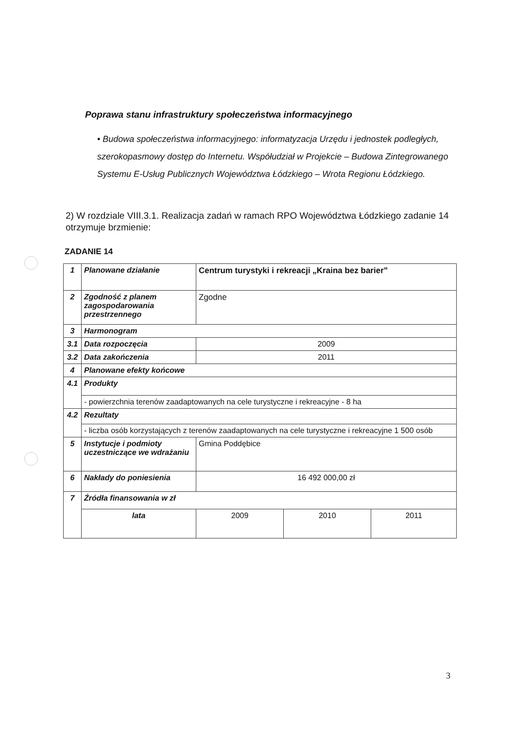Poprawa stanu infrastruktury społeczeństwa informacyjnego
• Budowa społeczeństwa informacyjnego: informatyzacja Urzędu i jednostek podległych, szerokopasmowy dostęp do Internetu. Współudział w Projekcie – Budowa Zintegrowanego Systemu E-Usług Publicznych Województwa Łódzkiego – Wrota Regionu Łódzkiego.
2) W rozdziale VIII.3.1. Realizacja zadań w ramach RPO Województwa Łódzkiego zadanie 14 otrzymuje brzmienie:
ZADANIE 14
| 1 | Planowane działanie | Centrum turystyki i rekreacji „Kraina bez barier” | | |
| 2 | Zgodność z planem zagospodarowania przestrzennego | Zgodne | | |
| 3 | Harmonogram | | | |
| 3.1 | Data rozpoczęcia | 2009 | | |
| 3.2 | Data zakończenia | 2011 | | |
| 4 | Planowane efekty końcowe | | | |
| 4.1 | Produkty | | | |
| | - powierzchnia terenów zaadaptowanych na cele turystyczne i rekreacyjne - 8 ha | | | |
| 4.2 | Rezultaty | | | |
| | - liczba osób korzystających z terenów zaadaptowanych na cele turystyczne i rekreacyjne 1 500 osób | | | |
| 5 | Instytucje i podmioty uczestniczące we wdrażaniu | Gmina Poddębice | | |
| 6 | Nakłady do poniesienia | 16 492 000,00 zł | | |
| 7 | Źródła finansowania w zł | | | |
| | lata | 2009 | 2010 | 2011 |
3